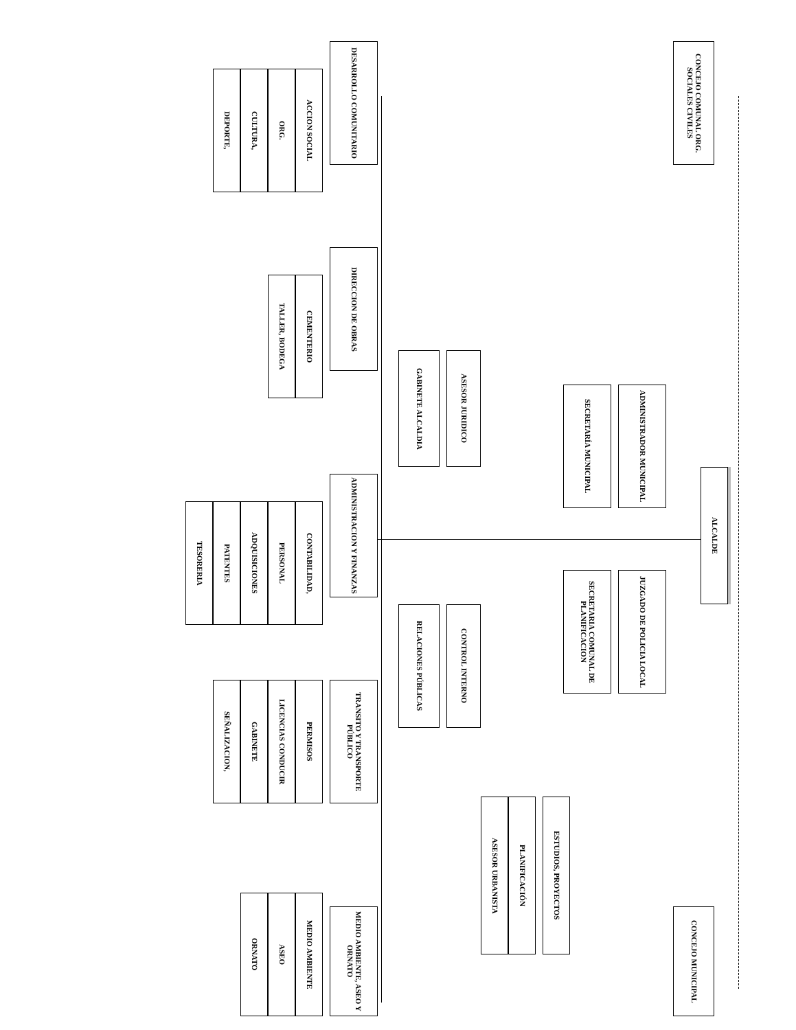ALCALDE
CONCEJO COMUNAL ORG. SOCIALES CIVILES
CONCEJO MUNICIPAL
ADMINISTRADOR MUNICIPAL
JUZGADO DE POLICIA LOCAL
SECRETARÍA MUNICIPAL
SECRETARIA COMUNAL DE PLANIFICACION
ESTUDIOS, PROYECTOS
PLANIFICACIÓN
ASESOR URBANISTA
ASESOR JURIDICO
CONTROL INTERNO
GABINETE ALCALDIA
RELACIONES PÚBLICAS
DESARROLLO COMUNITARIO
ACCION SOCIAL
ORG.
CULTURA,
DEPORTE,
DIRECCION DE OBRAS
CEMENTERIO
TALLER, BODEGA
ADMINISTRACION Y FINANZAS
CONTABILIDAD,
PERSONAL
ADQUISICIONES
PATENTES
TESORERIA
TRANSITO Y TRANSPORTE PÚBLICO
PERMISOS
LICENCIAS CONDUCIR
GABINETE
SEÑALIZACION,
MEDIO AMBIENTE, ASEO Y ORNATO
MEDIO AMBIENTE
ASEO
ORNATO